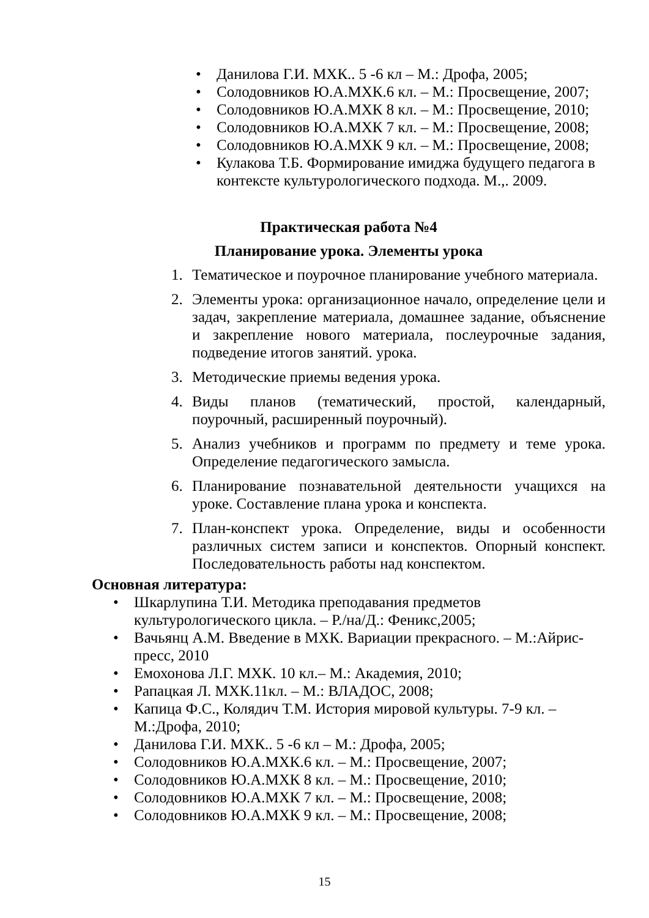• Данилова Г.И. МХК.. 5 -6 кл – М.: Дрофа, 2005;
• Солодовников Ю.А.МХК.6 кл. – М.: Просвещение, 2007;
• Солодовников Ю.А.МХК 8 кл. – М.: Просвещение, 2010;
• Солодовников Ю.А.МХК 7 кл. – М.: Просвещение, 2008;
• Солодовников Ю.А.МХК 9 кл. – М.: Просвещение, 2008;
• Кулакова Т.Б. Формирование имиджа будущего педагога в контексте культурологического подхода. М.,. 2009.
Практическая работа №4
Планирование урока. Элементы урока
1. Тематическое и поурочное планирование учебного материала.
2. Элементы урока: организационное начало, определение цели и задач, закрепление материала, домашнее задание, объяснение и закрепление нового материала, послеурочные задания, подведение итогов занятий. урока.
3. Методические приемы ведения урока.
4. Виды планов (тематический, простой, календарный, поурочный, расширенный поурочный).
5. Анализ учебников и программ по предмету и теме урока. Определение педагогического замысла.
6. Планирование познавательной деятельности учащихся на уроке. Составление плана урока и конспекта.
7. План-конспект урока. Определение, виды и особенности различных систем записи и конспектов. Опорный конспект. Последовательность работы над конспектом.
Основная литература:
• Шкарлупина Т.И. Методика преподавания предметов культурологического цикла. – Р./на/Д.: Феникс,2005;
• Вачьянц А.М. Введение в МХК. Вариации прекрасного. – М.:Айрис-пресс, 2010
• Емохонова Л.Г. МХК. 10 кл.– М.: Академия, 2010;
• Рапацкая Л. МХК.11кл. – М.: ВЛАДОС, 2008;
• Капица Ф.С., Колядич Т.М. История мировой культуры. 7-9 кл. – М.:Дрофа, 2010;
• Данилова Г.И. МХК.. 5 -6 кл – М.: Дрофа, 2005;
• Солодовников Ю.А.МХК.6 кл. – М.: Просвещение, 2007;
• Солодовников Ю.А.МХК 8 кл. – М.: Просвещение, 2010;
• Солодовников Ю.А.МХК 7 кл. – М.: Просвещение, 2008;
• Солодовников Ю.А.МХК 9 кл. – М.: Просвещение, 2008;
15